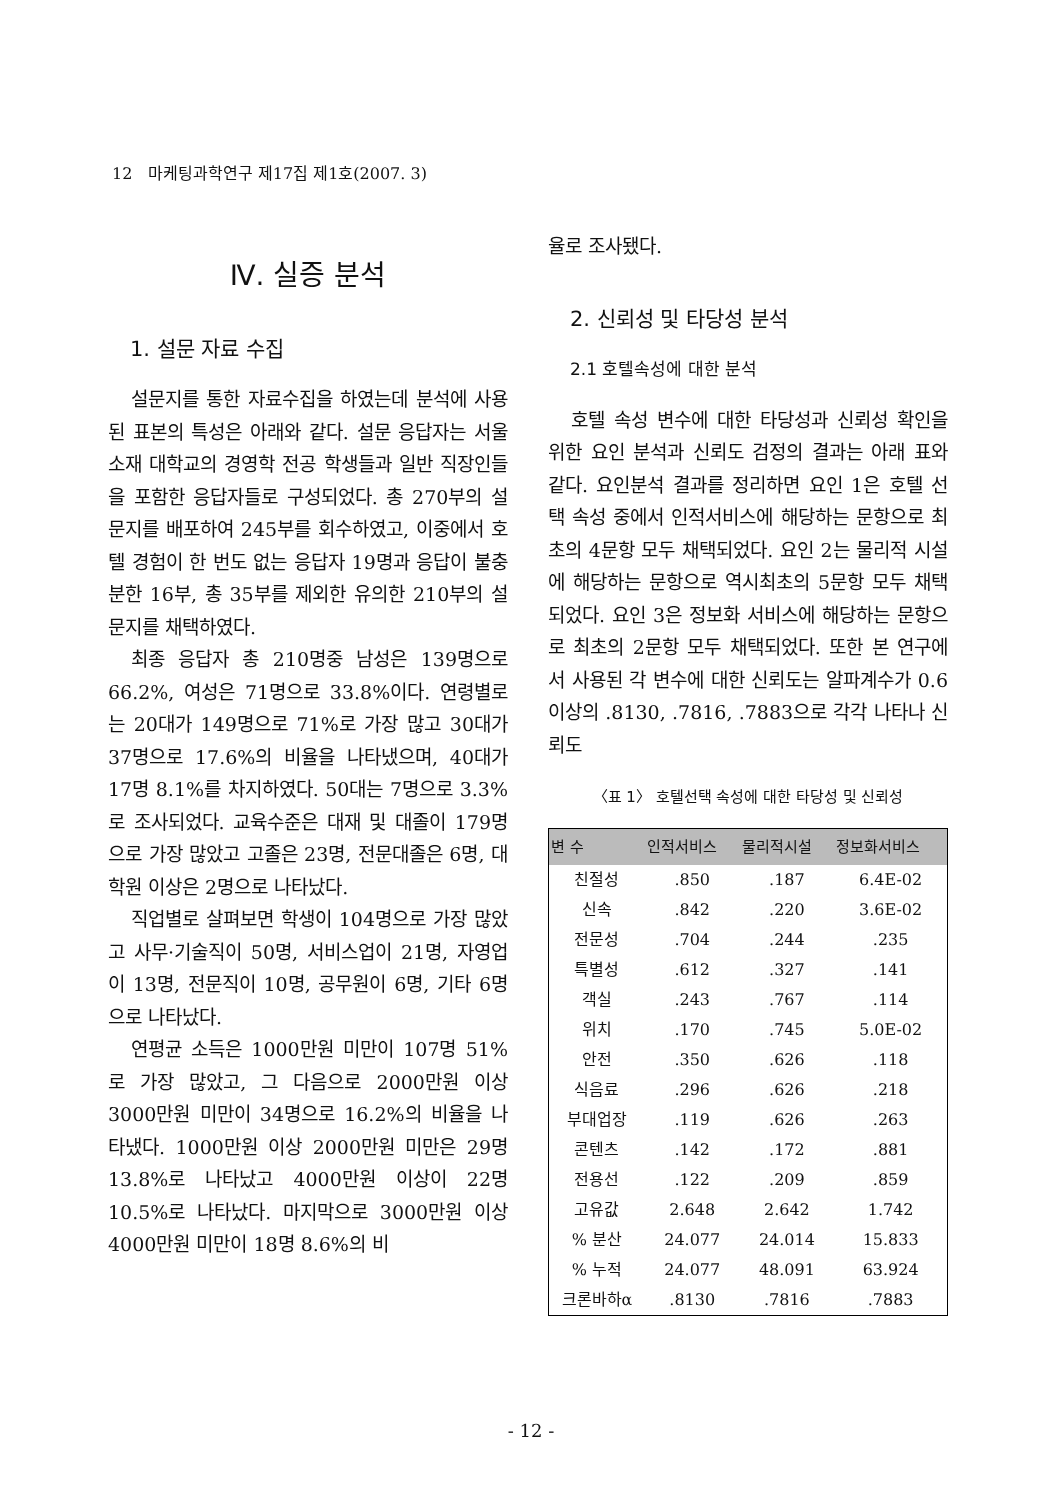12 마케팅과학연구 제17집 제1호(2007. 3)
Ⅳ. 실증 분석
1. 설문 자료 수집
설문지를 통한 자료수집을 하였는데 분석에 사용된 표본의 특성은 아래와 같다. 설문 응답자는 서울소재 대학교의 경영학 전공 학생들과 일반 직장인들을 포함한 응답자들로 구성되었다. 총 270부의 설문지를 배포하여 245부를 회수하였고, 이중에서 호텔 경험이 한 번도 없는 응답자 19명과 응답이 불충분한 16부, 총 35부를 제외한 유의한 210부의 설문지를 채택하였다.
최종 응답자 총 210명중 남성은 139명으로 66.2%, 여성은 71명으로 33.8%이다. 연령별로는 20대가 149명으로 71%로 가장 많고 30대가 37명으로 17.6%의 비율을 나타냈으며, 40대가 17명 8.1%를 차지하였다. 50대는 7명으로 3.3%로 조사되었다. 교육수준은 대재 및 대졸이 179명으로 가장 많았고 고졸은 23명, 전문대졸은 6명, 대학원 이상은 2명으로 나타났다.
직업별로 살펴보면 학생이 104명으로 가장 많았고 사무·기술직이 50명, 서비스업이 21명, 자영업이 13명, 전문직이 10명, 공무원이 6명, 기타 6명으로 나타났다.
연평균 소득은 1000만원 미만이 107명 51%로 가장 많았고, 그 다음으로 2000만원 이상 3000만원 미만이 34명으로 16.2%의 비율을 나타냈다. 1000만원 이상 2000만원 미만은 29명 13.8%로 나타났고 4000만원 이상이 22명 10.5%로 나타났다. 마지막으로 3000만원 이상 4000만원 미만이 18명 8.6%의 비
율로 조사됐다.
2. 신뢰성 및 타당성 분석
2.1 호텔속성에 대한 분석
호텔 속성 변수에 대한 타당성과 신뢰성 확인을 위한 요인 분석과 신뢰도 검정의 결과는 아래 표와 같다. 요인분석 결과를 정리하면 요인 1은 호텔 선택 속성 중에서 인적서비스에 해당하는 문항으로 최초의 4문항 모두 채택되었다. 요인 2는 물리적 시설에 해당하는 문항으로 역시최초의 5문항 모두 채택되었다. 요인 3은 정보화 서비스에 해당하는 문항으로 최초의 2문항 모두 채택되었다. 또한 본 연구에서 사용된 각 변수에 대한 신뢰도는 알파계수가 0.6 이상의 .8130, .7816, .7883으로 각각 나타나 신뢰도
〈표 1〉 호텔선택 속성에 대한 타당성 및 신뢰성
| 변 수 | 인적서비스 | 물리적시설 | 정보화서비스 |
| --- | --- | --- | --- |
| 친절성 | .850 | .187 | 6.4E-02 |
| 신속 | .842 | .220 | 3.6E-02 |
| 전문성 | .704 | .244 | .235 |
| 특별성 | .612 | .327 | .141 |
| 객실 | .243 | .767 | .114 |
| 위치 | .170 | .745 | 5.0E-02 |
| 안전 | .350 | .626 | .118 |
| 식음료 | .296 | .626 | .218 |
| 부대업장 | .119 | .626 | .263 |
| 콘텐츠 | .142 | .172 | .881 |
| 전용선 | .122 | .209 | .859 |
| 고유값 | 2.648 | 2.642 | 1.742 |
| % 분산 | 24.077 | 24.014 | 15.833 |
| % 누적 | 24.077 | 48.091 | 63.924 |
| 크론바하α | .8130 | .7816 | .7883 |
- 12 -